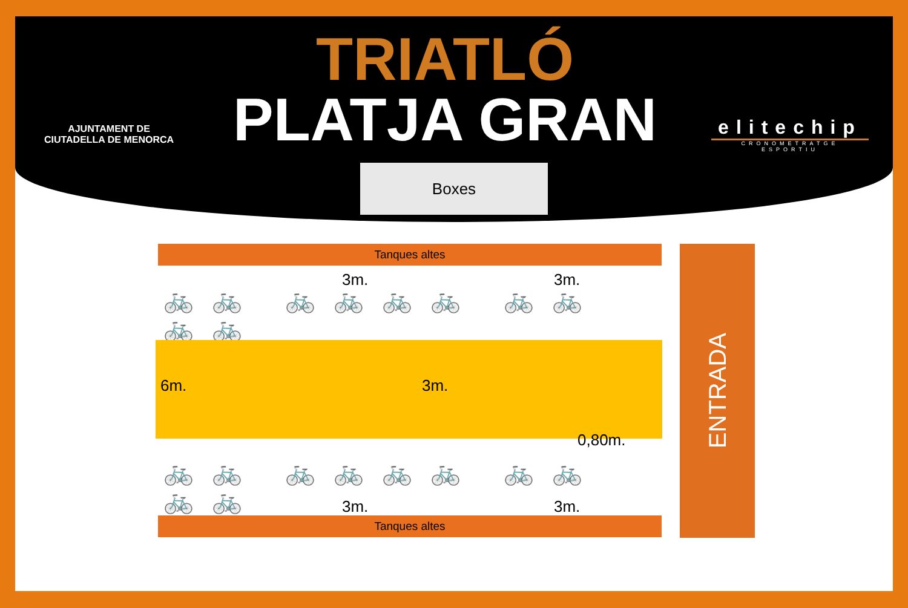AJUNTAMENT DE
CIUTADELLA DE MENORCA
TRIATLÓ
PLATJA GRAN
elitechip
CRONOMETRATGE ESPORTIU
Boxes
Tanques altes
3m. 3m.
🚲🚲 🚲🚲🚲🚲 🚲🚲🚲🚲
6m. 3m.
0,80m.
🚲🚲 🚲🚲🚲🚲 🚲🚲🚲🚲
3m. 3m.
Tanques altes
ENTRADA